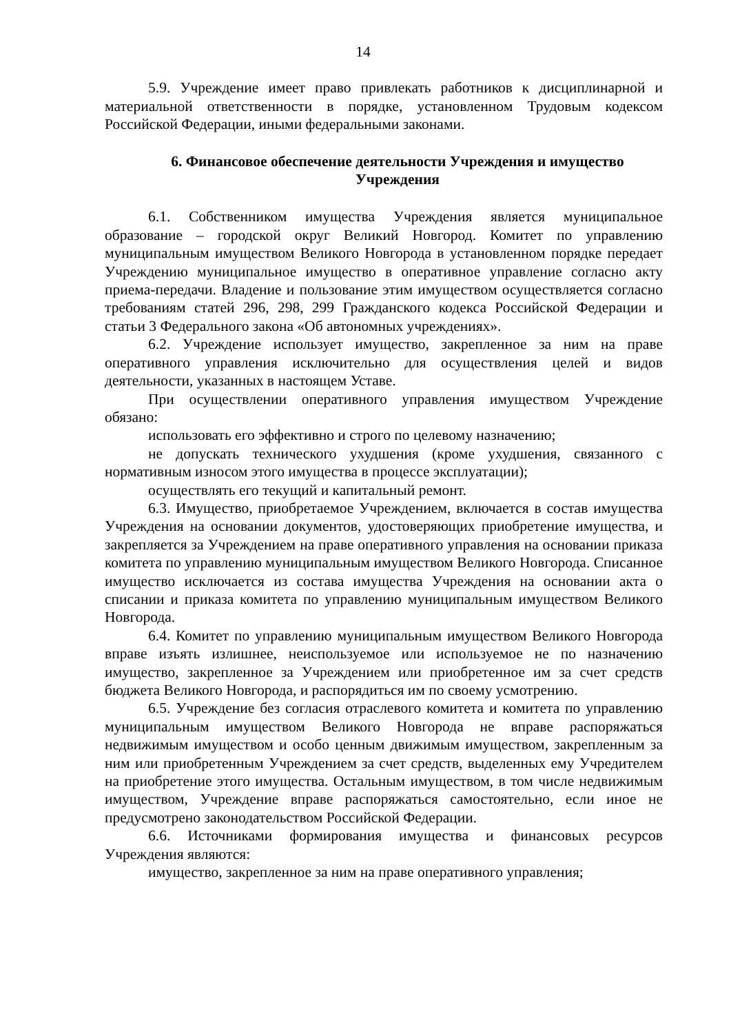14
5.9. Учреждение имеет право привлекать работников к дисциплинарной и материальной ответственности в порядке, установленном Трудовым кодексом Российской Федерации, иными федеральными законами.
6. Финансовое обеспечение деятельности Учреждения и имущество Учреждения
6.1. Собственником имущества Учреждения является муниципальное образование – городской округ Великий Новгород. Комитет по управлению муниципальным имуществом Великого Новгорода в установленном порядке передает Учреждению муниципальное имущество в оперативное управление согласно акту приема-передачи. Владение и пользование этим имуществом осуществляется согласно требованиям статей 296, 298, 299 Гражданского кодекса Российской Федерации и статьи 3 Федерального закона «Об автономных учреждениях».
6.2. Учреждение использует имущество, закрепленное за ним на праве оперативного управления исключительно для осуществления целей и видов деятельности, указанных в настоящем Уставе.
При осуществлении оперативного управления имуществом Учреждение обязано:
использовать его эффективно и строго по целевому назначению;
не допускать технического ухудшения (кроме ухудшения, связанного с нормативным износом этого имущества в процессе эксплуатации);
осуществлять его текущий и капитальный ремонт.
6.3. Имущество, приобретаемое Учреждением, включается в состав имущества Учреждения на основании документов, удостоверяющих приобретение имущества, и закрепляется за Учреждением на праве оперативного управления на основании приказа комитета по управлению муниципальным имуществом Великого Новгорода. Списанное имущество исключается из состава имущества Учреждения на основании акта о списании и приказа комитета по управлению муниципальным имуществом Великого Новгорода.
6.4. Комитет по управлению муниципальным имуществом Великого Новгорода вправе изъять излишнее, неиспользуемое или используемое не по назначению имущество, закрепленное за Учреждением или приобретенное им за счет средств бюджета Великого Новгорода, и распорядиться им по своему усмотрению.
6.5. Учреждение без согласия отраслевого комитета и комитета по управлению муниципальным имуществом Великого Новгорода не вправе распоряжаться недвижимым имуществом и особо ценным движимым имуществом, закрепленным за ним или приобретенным Учреждением за счет средств, выделенных ему Учредителем на приобретение этого имущества. Остальным имуществом, в том числе недвижимым имуществом, Учреждение вправе распоряжаться самостоятельно, если иное не предусмотрено законодательством Российской Федерации.
6.6. Источниками формирования имущества и финансовых ресурсов Учреждения являются:
имущество, закрепленное за ним на праве оперативного управления;